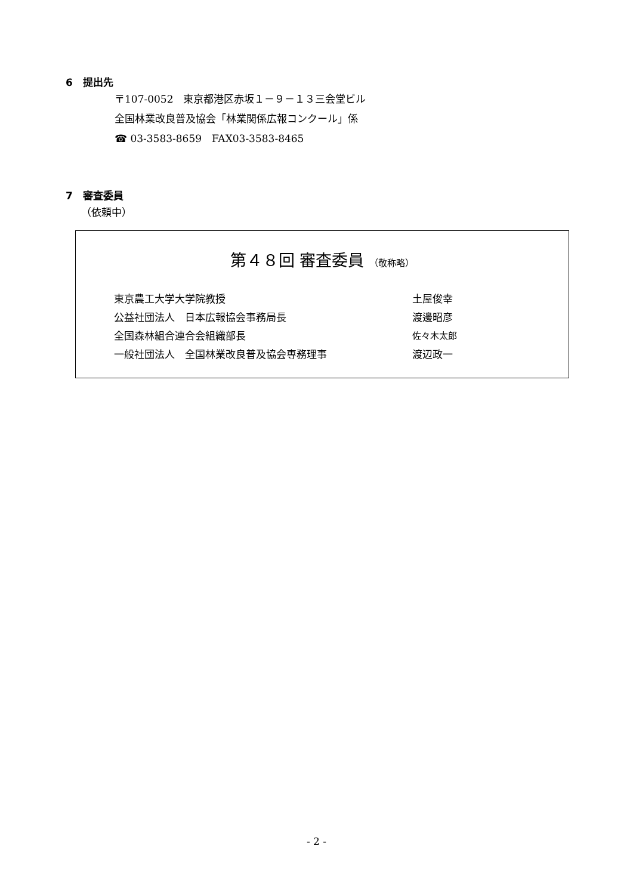6　提出先
〒107-0052　東京都港区赤坂１－９－１３三会堂ビル
全国林業改良普及協会「林業関係広報コンクール」係
☎ 03-3583-8659　FAX03-3583-8465
7　審査委員
（依頼中）
第４８回 審査委員 （敬称略）
| 東京農工大学大学院教授 | 土屋俊幸 |
| 公益社団法人 日本広報協会事務局長 | 渡邊昭彦 |
| 全国森林組合連合会組織部長 | 佐々木太郎 |
| 一般社団法人 全国林業改良普及協会専務理事 | 渡辺政一 |
- 2 -